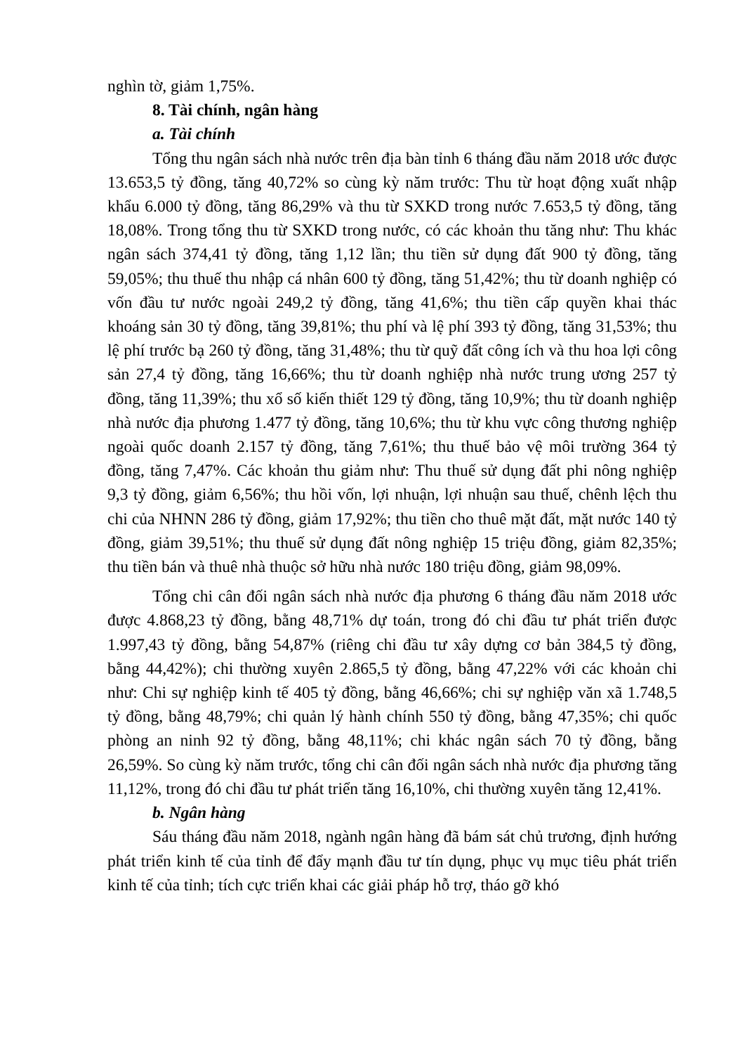nghìn tờ, giảm 1,75%.
8. Tài chính, ngân hàng
a. Tài chính
Tổng thu ngân sách nhà nước trên địa bàn tỉnh 6 tháng đầu năm 2018 ước được 13.653,5 tỷ đồng, tăng 40,72% so cùng kỳ năm trước: Thu từ hoạt động xuất nhập khẩu 6.000 tỷ đồng, tăng 86,29% và thu từ SXKD trong nước 7.653,5 tỷ đồng, tăng 18,08%. Trong tổng thu từ SXKD trong nước, có các khoản thu tăng như: Thu khác ngân sách 374,41 tỷ đồng, tăng 1,12 lần; thu tiền sử dụng đất 900 tỷ đồng, tăng 59,05%; thu thuế thu nhập cá nhân 600 tỷ đồng, tăng 51,42%; thu từ doanh nghiệp có vốn đầu tư nước ngoài 249,2 tỷ đồng, tăng 41,6%; thu tiền cấp quyền khai thác khoáng sản 30 tỷ đồng, tăng 39,81%; thu phí và lệ phí 393 tỷ đồng, tăng 31,53%; thu lệ phí trước bạ 260 tỷ đồng, tăng 31,48%; thu từ quỹ đất công ích và thu hoa lợi công sản 27,4 tỷ đồng, tăng 16,66%; thu từ doanh nghiệp nhà nước trung ương 257 tỷ đồng, tăng 11,39%; thu xổ số kiến thiết 129 tỷ đồng, tăng 10,9%; thu từ doanh nghiệp nhà nước địa phương 1.477 tỷ đồng, tăng 10,6%; thu từ khu vực công thương nghiệp ngoài quốc doanh 2.157 tỷ đồng, tăng 7,61%; thu thuế bảo vệ môi trường 364 tỷ đồng, tăng 7,47%. Các khoản thu giảm như: Thu thuế sử dụng đất phi nông nghiệp 9,3 tỷ đồng, giảm 6,56%; thu hồi vốn, lợi nhuận, lợi nhuận sau thuế, chênh lệch thu chi của NHNN 286 tỷ đồng, giảm 17,92%; thu tiền cho thuê mặt đất, mặt nước 140 tỷ đồng, giảm 39,51%; thu thuế sử dụng đất nông nghiệp 15 triệu đồng, giảm 82,35%; thu tiền bán và thuê nhà thuộc sở hữu nhà nước 180 triệu đồng, giảm 98,09%.
Tổng chi cân đối ngân sách nhà nước địa phương 6 tháng đầu năm 2018 ước được 4.868,23 tỷ đồng, bằng 48,71% dự toán, trong đó chi đầu tư phát triển được 1.997,43 tỷ đồng, bằng 54,87% (riêng chi đầu tư xây dựng cơ bản 384,5 tỷ đồng, bằng 44,42%); chi thường xuyên 2.865,5 tỷ đồng, bằng 47,22% với các khoản chi như: Chi sự nghiệp kinh tế 405 tỷ đồng, bằng 46,66%; chi sự nghiệp văn xã 1.748,5 tỷ đồng, bằng 48,79%; chi quản lý hành chính 550 tỷ đồng, bằng 47,35%; chi quốc phòng an ninh 92 tỷ đồng, bằng 48,11%; chi khác ngân sách 70 tỷ đồng, bằng 26,59%. So cùng kỳ năm trước, tổng chi cân đối ngân sách nhà nước địa phương tăng 11,12%, trong đó chi đầu tư phát triển tăng 16,10%, chi thường xuyên tăng 12,41%.
b. Ngân hàng
Sáu tháng đầu năm 2018, ngành ngân hàng đã bám sát chủ trương, định hướng phát triển kinh tế của tỉnh để đẩy mạnh đầu tư tín dụng, phục vụ mục tiêu phát triển kinh tế của tỉnh; tích cực triển khai các giải pháp hỗ trợ, tháo gỡ khó